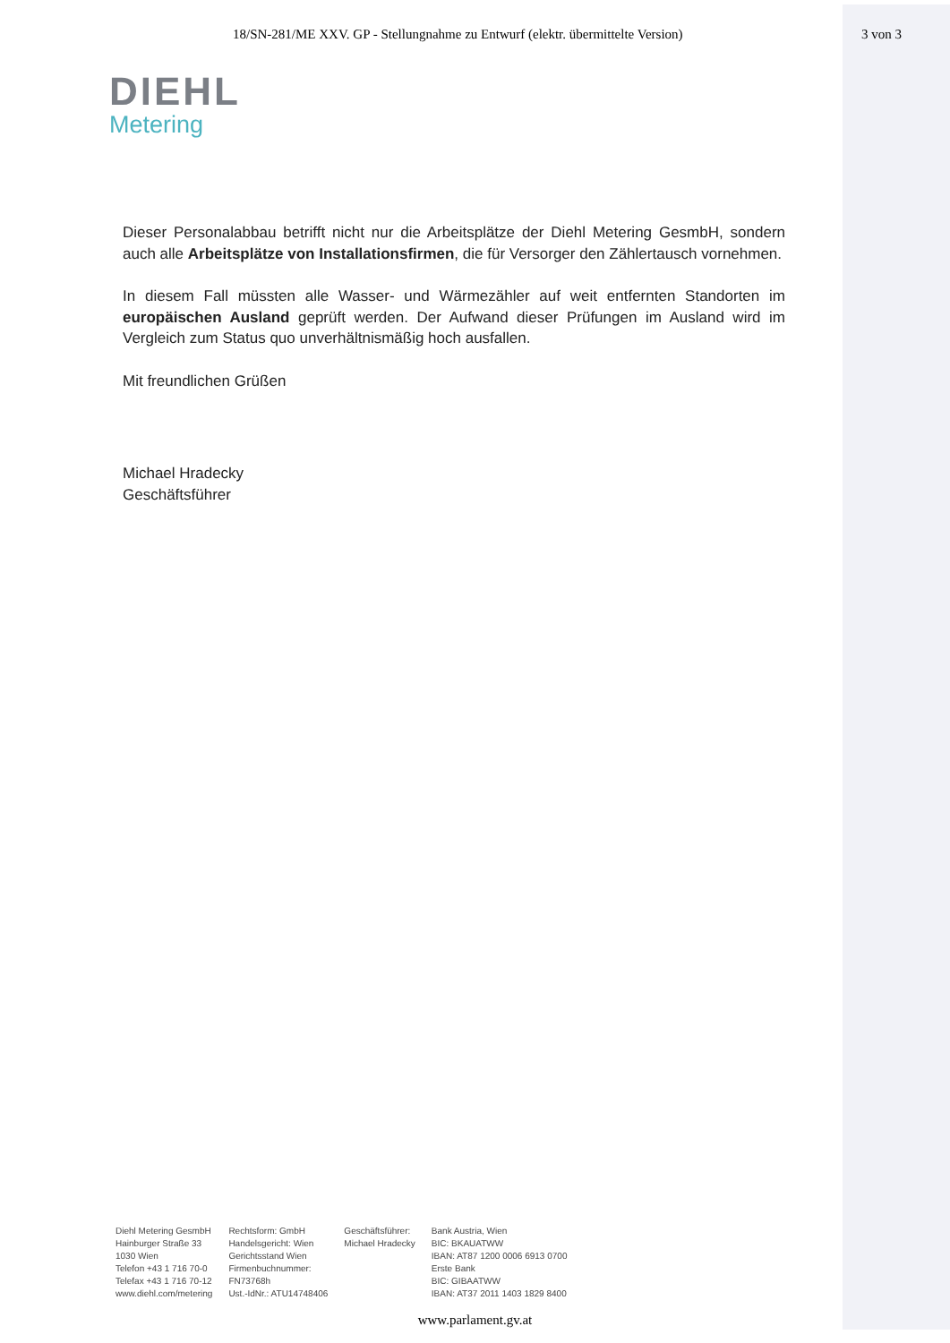18/SN-281/ME XXV. GP - Stellungnahme zu Entwurf (elektr. übermittelte Version) 3 von 3
DIEHL
Metering
Dieser Personalabbau betrifft nicht nur die Arbeitsplätze der Diehl Metering GesmbH, sondern auch alle Arbeitsplätze von Installationsfirmen, die für Versorger den Zählertausch vornehmen.
In diesem Fall müssten alle Wasser- und Wärmezähler auf weit entfernten Standorten im europäischen Ausland geprüft werden. Der Aufwand dieser Prüfungen im Ausland wird im Vergleich zum Status quo unverhältnismäßig hoch ausfallen.
Mit freundlichen Grüßen
Michael Hradecky
Geschäftsführer
Diehl Metering GesmbH
Hainburger Straße 33
1030 Wien
Telefon +43 1 716 70-0
Telefax +43 1 716 70-12
www.diehl.com/metering
Rechtsform: GmbH
Handelsgericht: Wien
Gerichtsstand Wien
Firmenbuchnummer:
FN73768h
Ust.-IdNr.: ATU14748406
Geschäftsführer:
Michael Hradecky
Bank Austria, Wien
BIC: BKAUATWW
IBAN: AT87 1200 0006 6913 0700
Erste Bank
BIC: GIBAATWW
IBAN: AT37 2011 1403 1829 8400
www.parlament.gv.at